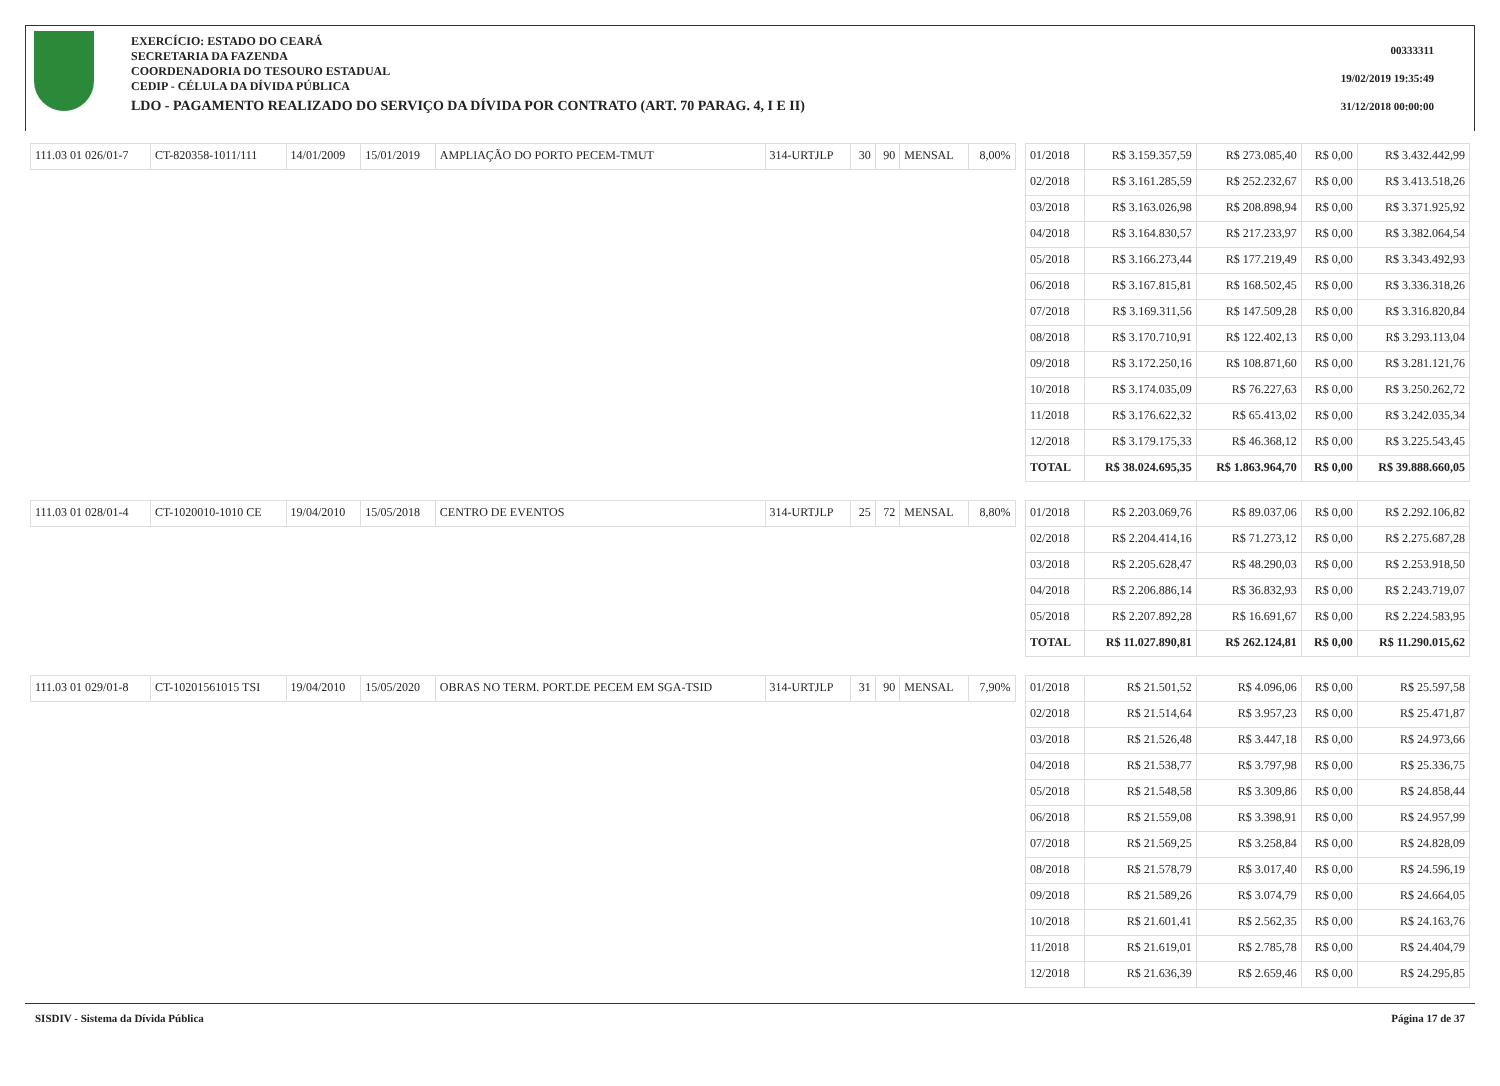EXERCÍCIO: ESTADO DO CEARÁ
SECRETARIA DA FAZENDA
COORDENADORIA DO TESOURO ESTADUAL
CEDIP - CÉLULA DA DÍVIDA PÚBLICA
LDO - PAGAMENTO REALIZADO DO SERVIÇO DA DÍVIDA POR CONTRATO (ART. 70 PARAG. 4, I E II)
00333311
19/02/2019 19:35:49
31/12/2018 00:00:00
| 111.03 01 026/01-7 | CT-820358-1011/111 | 14/01/2009 | 15/01/2019 | AMPLIAÇÃO DO PORTO PECEM-TMUT | 314-URTJLP | 30 | 90 | MENSAL | 8,00% | | 01/2018 | R$ 3.159.357,59 | R$ 273.085,40 | R$ 0,00 | R$ 3.432.442,99 |
| | | | | | | | | | | | 02/2018 | R$ 3.161.285,59 | R$ 252.232,67 | R$ 0,00 | R$ 3.413.518,26 |
| | | | | | | | | | | | 03/2018 | R$ 3.163.026,98 | R$ 208.898,94 | R$ 0,00 | R$ 3.371.925,92 |
| | | | | | | | | | | | 04/2018 | R$ 3.164.830,57 | R$ 217.233,97 | R$ 0,00 | R$ 3.382.064,54 |
| | | | | | | | | | | | 05/2018 | R$ 3.166.273,44 | R$ 177.219,49 | R$ 0,00 | R$ 3.343.492,93 |
| | | | | | | | | | | | 06/2018 | R$ 3.167.815,81 | R$ 168.502,45 | R$ 0,00 | R$ 3.336.318,26 |
| | | | | | | | | | | | 07/2018 | R$ 3.169.311,56 | R$ 147.509,28 | R$ 0,00 | R$ 3.316.820,84 |
| | | | | | | | | | | | 08/2018 | R$ 3.170.710,91 | R$ 122.402,13 | R$ 0,00 | R$ 3.293.113,04 |
| | | | | | | | | | | | 09/2018 | R$ 3.172.250,16 | R$ 108.871,60 | R$ 0,00 | R$ 3.281.121,76 |
| | | | | | | | | | | | 10/2018 | R$ 3.174.035,09 | R$ 76.227,63 | R$ 0,00 | R$ 3.250.262,72 |
| | | | | | | | | | | | 11/2018 | R$ 3.176.622,32 | R$ 65.413,02 | R$ 0,00 | R$ 3.242.035,34 |
| | | | | | | | | | | | 12/2018 | R$ 3.179.175,33 | R$ 46.368,12 | R$ 0,00 | R$ 3.225.543,45 |
| | | | | | | | | | | | TOTAL | R$ 38.024.695,35 | R$ 1.863.964,70 | R$ 0,00 | R$ 39.888.660,05 |
| 111.03 01 028/01-4 | CT-1020010-1010 CE | 19/04/2010 | 15/05/2018 | CENTRO DE EVENTOS | 314-URTJLP | 25 | 72 | MENSAL | 8,80% | | 01/2018 | R$ 2.203.069,76 | R$ 89.037,06 | R$ 0,00 | R$ 2.292.106,82 |
| | | | | | | | | | | | 02/2018 | R$ 2.204.414,16 | R$ 71.273,12 | R$ 0,00 | R$ 2.275.687,28 |
| | | | | | | | | | | | 03/2018 | R$ 2.205.628,47 | R$ 48.290,03 | R$ 0,00 | R$ 2.253.918,50 |
| | | | | | | | | | | | 04/2018 | R$ 2.206.886,14 | R$ 36.832,93 | R$ 0,00 | R$ 2.243.719,07 |
| | | | | | | | | | | | 05/2018 | R$ 2.207.892,28 | R$ 16.691,67 | R$ 0,00 | R$ 2.224.583,95 |
| | | | | | | | | | | | TOTAL | R$ 11.027.890,81 | R$ 262.124,81 | R$ 0,00 | R$ 11.290.015,62 |
| 111.03 01 029/01-8 | CT-10201561015 TSI | 19/04/2010 | 15/05/2020 | OBRAS NO TERM. PORT.DE PECEM EM SGA-TSID | 314-URTJLP | 31 | 90 | MENSAL | 7,90% | | 01/2018 | R$ 21.501,52 | R$ 4.096,06 | R$ 0,00 | R$ 25.597,58 |
| | | | | | | | | | | | 02/2018 | R$ 21.514,64 | R$ 3.957,23 | R$ 0,00 | R$ 25.471,87 |
| | | | | | | | | | | | 03/2018 | R$ 21.526,48 | R$ 3.447,18 | R$ 0,00 | R$ 24.973,66 |
| | | | | | | | | | | | 04/2018 | R$ 21.538,77 | R$ 3.797,98 | R$ 0,00 | R$ 25.336,75 |
| | | | | | | | | | | | 05/2018 | R$ 21.548,58 | R$ 3.309,86 | R$ 0,00 | R$ 24.858,44 |
| | | | | | | | | | | | 06/2018 | R$ 21.559,08 | R$ 3.398,91 | R$ 0,00 | R$ 24.957,99 |
| | | | | | | | | | | | 07/2018 | R$ 21.569,25 | R$ 3.258,84 | R$ 0,00 | R$ 24.828,09 |
| | | | | | | | | | | | 08/2018 | R$ 21.578,79 | R$ 3.017,40 | R$ 0,00 | R$ 24.596,19 |
| | | | | | | | | | | | 09/2018 | R$ 21.589,26 | R$ 3.074,79 | R$ 0,00 | R$ 24.664,05 |
| | | | | | | | | | | | 10/2018 | R$ 21.601,41 | R$ 2.562,35 | R$ 0,00 | R$ 24.163,76 |
| | | | | | | | | | | | 11/2018 | R$ 21.619,01 | R$ 2.785,78 | R$ 0,00 | R$ 24.404,79 |
| | | | | | | | | | | | 12/2018 | R$ 21.636,39 | R$ 2.659,46 | R$ 0,00 | R$ 24.295,85 |
SISDIV - Sistema da Dívida Pública Página 17 de 37